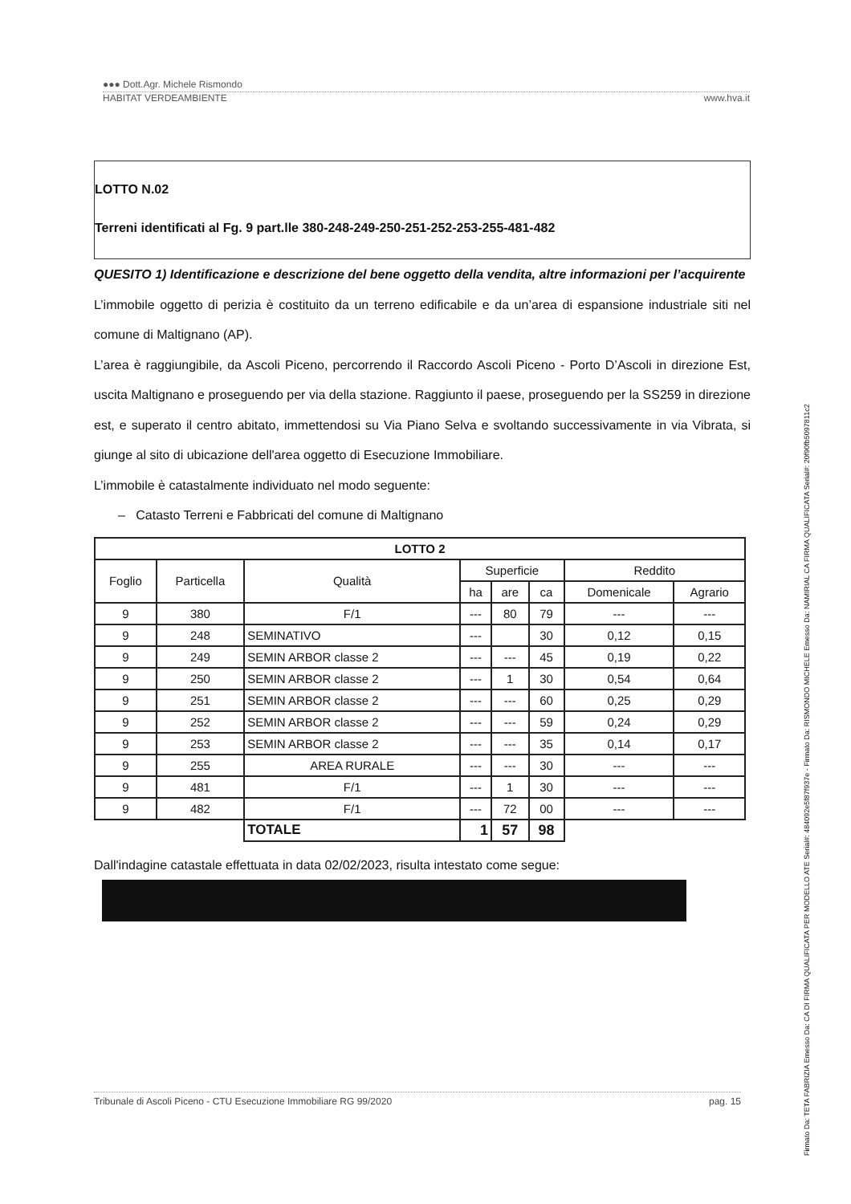●●● Dott.Agr. Michele Rismondo
HABITAT VERDEAMBIENTE www.hva.it
LOTTO N.02
Terreni identificati al Fg. 9 part.lle 380-248-249-250-251-252-253-255-481-482
QUESITO 1) Identificazione e descrizione del bene oggetto della vendita, altre informazioni per l’acquirente
L’immobile oggetto di perizia è costituito da un terreno edificabile e da un’area di espansione industriale siti nel comune di Maltignano (AP).
L’area è raggiungibile, da Ascoli Piceno, percorrendo il Raccordo Ascoli Piceno - Porto D’Ascoli in direzione Est, uscita Maltignano e proseguendo per via della stazione. Raggiunto il paese, proseguendo per la SS259 in direzione est, e superato il centro abitato, immettendosi su Via Piano Selva e svoltando successivamente in via Vibrata, si giunge al sito di ubicazione dell'area oggetto di Esecuzione Immobiliare.
L’immobile è catastalmente individuato nel modo seguente:
– Catasto Terreni e Fabbricati del comune di Maltignano
| LOTTO 2 | | | | | | | |
| --- | --- | --- | --- | --- | --- | --- | --- |
| Foglio | Particella | Qualità | Superficie | | | Reddito | |
| | | | ha | are | ca | Domenicale | Agrario |
| 9 | 380 | F/1 | --- | 80 | 79 | --- | --- |
| 9 | 248 | SEMINATIVO | --- | | 30 | 0,12 | 0,15 |
| 9 | 249 | SEMIN ARBOR classe 2 | --- | --- | 45 | 0,19 | 0,22 |
| 9 | 250 | SEMIN ARBOR classe 2 | --- | 1 | 30 | 0,54 | 0,64 |
| 9 | 251 | SEMIN ARBOR classe 2 | --- | --- | 60 | 0,25 | 0,29 |
| 9 | 252 | SEMIN ARBOR classe 2 | --- | --- | 59 | 0,24 | 0,29 |
| 9 | 253 | SEMIN ARBOR classe 2 | --- | --- | 35 | 0,14 | 0,17 |
| 9 | 255 | AREA RURALE | --- | --- | 30 | --- | --- |
| 9 | 481 | F/1 | --- | 1 | 30 | --- | --- |
| 9 | 482 | F/1 | --- | 72 | 00 | --- | --- |
| | | TOTALE | 1 | 57 | 98 | | |
Dall'indagine catastale effettuata in data 02/02/2023, risulta intestato come segue:
Tribunale di Ascoli Piceno - CTU Esecuzione Immobiliare RG 99/2020 pag. 15
Firmato Da: TETA FABRIZIA Emesso Da: CA DI FIRMA QUALIFICATA PER MODELLO ATE Serial#: 484092e5f87f937e - Firmato Da: RISMONDO MICHELE Emesso Da: NAMIRIAL CA FIRMA QUALIFICATA Serial#: 20f90fb5097811c2